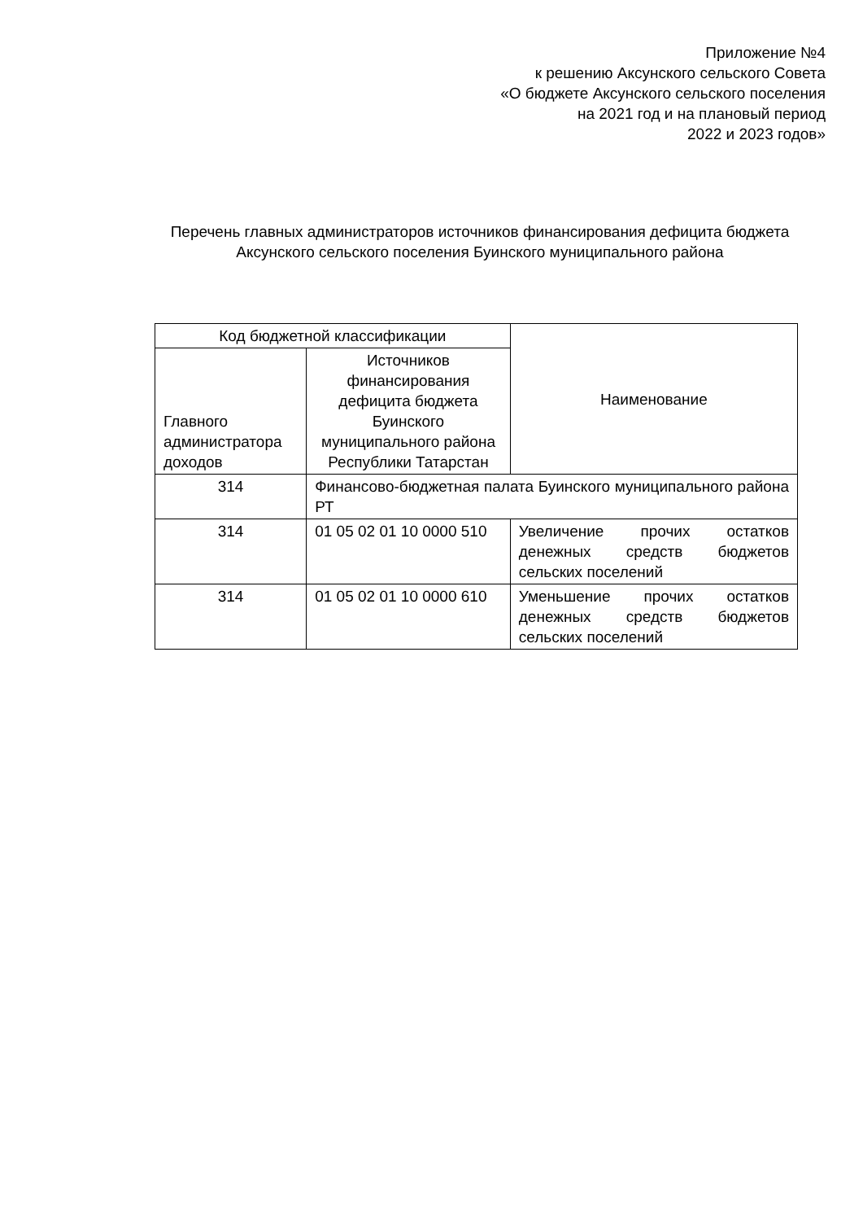Приложение №4
к решению Аксунского сельского Совета
«О бюджете Аксунского сельского поселения
на 2021 год и на плановый период
2022 и 2023 годов»
Перечень главных администраторов источников финансирования дефицита бюджета Аксунского сельского поселения Буинского муниципального района
| Код бюджетной классификации | | Наименование |
| --- | --- | --- |
| Главного администратора доходов | Источников финансирования дефицита бюджета Буинского муниципального района Республики Татарстан | |
| 314 | Финансово-бюджетная палата Буинского муниципального района РТ | |
| 314 | 01 05 02 01 10 0000 510 | Увеличение прочих остатков денежных средств бюджетов сельских поселений |
| 314 | 01 05 02 01 10 0000 610 | Уменьшение прочих остатков денежных средств бюджетов сельских поселений |